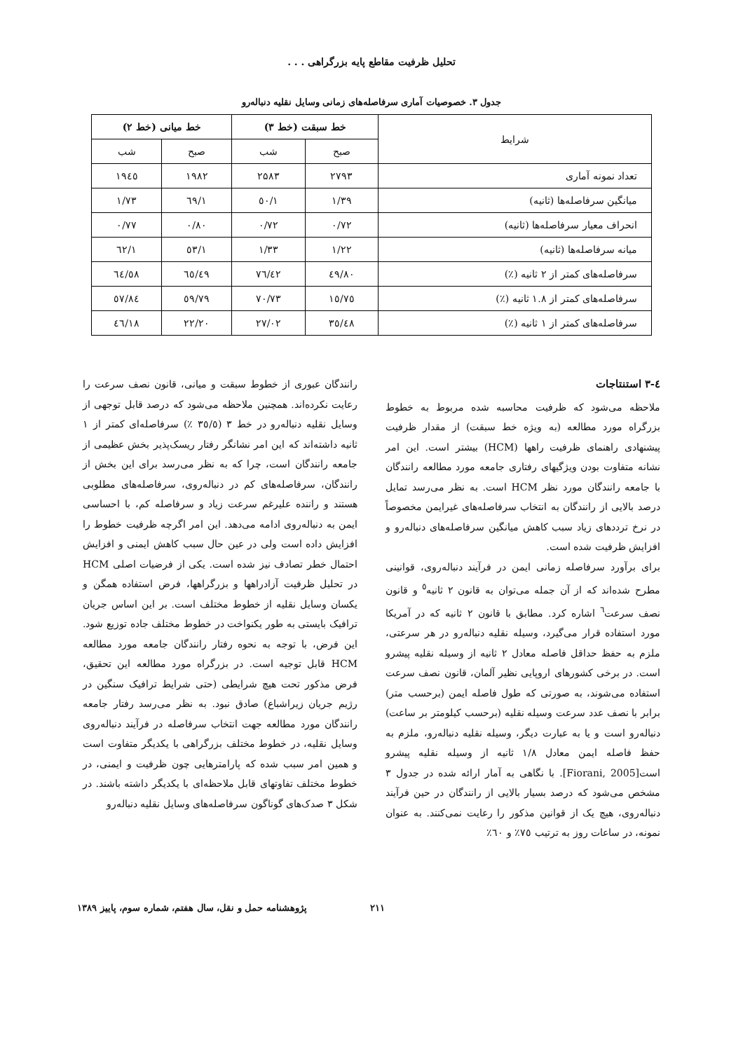تحلیل ظرفیت مقاطع پایه بزرگراهی . . .
جدول ۳. خصوصیات آماری سرفاصله‌های زمانی وسایل نقلیه دنباله‌رو
| شرایط | خط سبقت (خط ۳) | | خط میانی (خط ۲) | |
| --- | --- | --- | --- | --- |
| | صبح | شب | صبح | شب |
| تعداد نمونه آماری | ۲۷۹۳ | ۲۵۸۳ | ۱۹۸۲ | ۱۹٤٥ |
| میانگین سرفاصله‌ها (ثانیه) | ۱/۳۹ | ۱/٥۰ | ۱/٦۹ | ۱/۷۳ |
| انحراف معیار سرفاصله‌ها (ثانیه) | ۰/۷۲ | ۰/۷۲ | ۰/۸۰ | ۰/۷۷ |
| میانه سرفاصله‌ها (ثانیه) | ۱/۲۲ | ۱/۳۳ | ۱/٥۳ | ۱/٦۲ |
| سرفاصله‌های کمتر از ۲ ثانیه (٪) | ۸۰/٤۹ | ۷٦/٤۲ | ٦٥/٤۹ | ٦٤/٥۸ |
| سرفاصله‌های کمتر از ۱.۸ ثانیه (٪) | ۷٥/۱٥ | ۷۰/۷۳ | ٥۹/۷۹ | ٥۷/۸٤ |
| سرفاصله‌های کمتر از ۱ ثانیه (٪) | ۳٥/٤۸ | ۲۷/۰۲ | ۲۲/۲۰ | ۱۸/٤٦ |
٤-۳ استنتاجات
ملاحظه می‌شود که ظرفیت محاسبه شده مربوط به خطوط بزرگراه مورد مطالعه (به ویژه خط سبقت) از مقدار ظرفیت پیشنهادی راهنمای ظرفیت راهها (HCM) بیشتر است. این امر نشانه متفاوت بودن ویژگیهای رفتاری جامعه مورد مطالعه رانندگان با جامعه رانندگان مورد نظر HCM است. به نظر می‌رسد تمایل درصد بالایی از رانندگان به انتخاب سرفاصله‌های غیرایمن مخصوصاً در نرخ ترددهای زیاد سبب کاهش میانگین سرفاصله‌های دنباله‌رو و افزایش ظرفیت شده است.
برای برآورد سرفاصله زمانی ایمن در فرآیند دنباله‌روی، قوانینی مطرح شده‌اند که از آن جمله می‌توان به قانون ۲ ثانیه<sup>٥</sup> و قانون نصف سرعت<sup>٦</sup> اشاره کرد. مطابق با قانون ۲ ثانیه که در آمریکا مورد استفاده قرار می‌گیرد، وسیله نقلیه دنباله‌رو در هر سرعتی، ملزم به حفظ حداقل فاصله معادل ۲ ثانیه از وسیله نقلیه پیشرو است. در برخی کشورهای اروپایی نظیر آلمان، قانون نصف سرعت استفاده می‌شوند، به صورتی که طول فاصله ایمن (برحسب متر) برابر با نصف عدد سرعت وسیله نقلیه (برحسب کیلومتر بر ساعت) دنباله‌رو است و یا به عبارت دیگر، وسیله نقلیه دنباله‌رو، ملزم به حفظ فاصله ایمن معادل ۱/۸ ثانیه از وسیله نقلیه پیشرو است[Fiorani, 2005]. با نگاهی به آمار ارائه شده در جدول ۳ مشخص می‌شود که درصد بسیار بالایی از رانندگان در حین فرآیند دنباله‌روی، هیچ یک از قوانین مذکور را رعایت نمی‌کنند. به عنوان نمونه، در ساعات روز به ترتیب ۷٥٪ و ٦۰٪
رانندگان عبوری از خطوط سبقت و میانی، قانون نصف سرعت را رعایت نکرده‌اند. همچنین ملاحظه می‌شود که درصد قابل توجهی از وسایل نقلیه دنباله‌رو در خط ۳ (۳٥/٥ ٪) سرفاصله‌ای کمتر از ۱ ثانیه داشته‌اند که این امر نشانگر رفتار ریسک‌پذیر بخش عظیمی از جامعه رانندگان است، چرا که به نظر می‌رسد برای این بخش از رانندگان، سرفاصله‌های کم در دنباله‌روی، سرفاصله‌های مطلوبی هستند و راننده علیرغم سرعت زیاد و سرفاصله کم، با احساسی ایمن به دنباله‌روی ادامه می‌دهد. این امر اگرچه ظرفیت خطوط را افزایش داده است ولی در عین حال سبب کاهش ایمنی و افزایش احتمال خطر تصادف نیز شده است. یکی از فرضیات اصلی HCM در تحلیل ظرفیت آزادراهها و بزرگراهها، فرض استفاده همگن و یکسان وسایل نقلیه از خطوط مختلف است. بر این اساس جریان ترافیک بایستی به طور یکنواخت در خطوط مختلف جاده توزیع شود. این فرض، با توجه به نحوه رفتار رانندگان جامعه مورد مطالعه HCM قابل توجیه است. در بزرگراه مورد مطالعه این تحقیق، فرض مذکور تحت هیچ شرایطی (حتی شرایط ترافیک سنگین در رژیم جریان زیراشباع) صادق نبود. به نظر می‌رسد رفتار جامعه رانندگان مورد مطالعه جهت انتخاب سرفاصله در فرآیند دنباله‌روی وسایل نقلیه، در خطوط مختلف بزرگراهی با یکدیگر متفاوت است و همین امر سبب شده که پارامترهایی چون ظرفیت و ایمنی، در خطوط مختلف تفاوتهای قابل ملاحظه‌ای با یکدیگر داشته باشند. در شکل ۳ صدک‌های گوناگون سرفاصله‌های وسایل نقلیه دنباله‌رو
۲۱۱ پژوهشنامه حمل و نقل، سال هفتم، شماره سوم، پاییز ۱۳۸۹